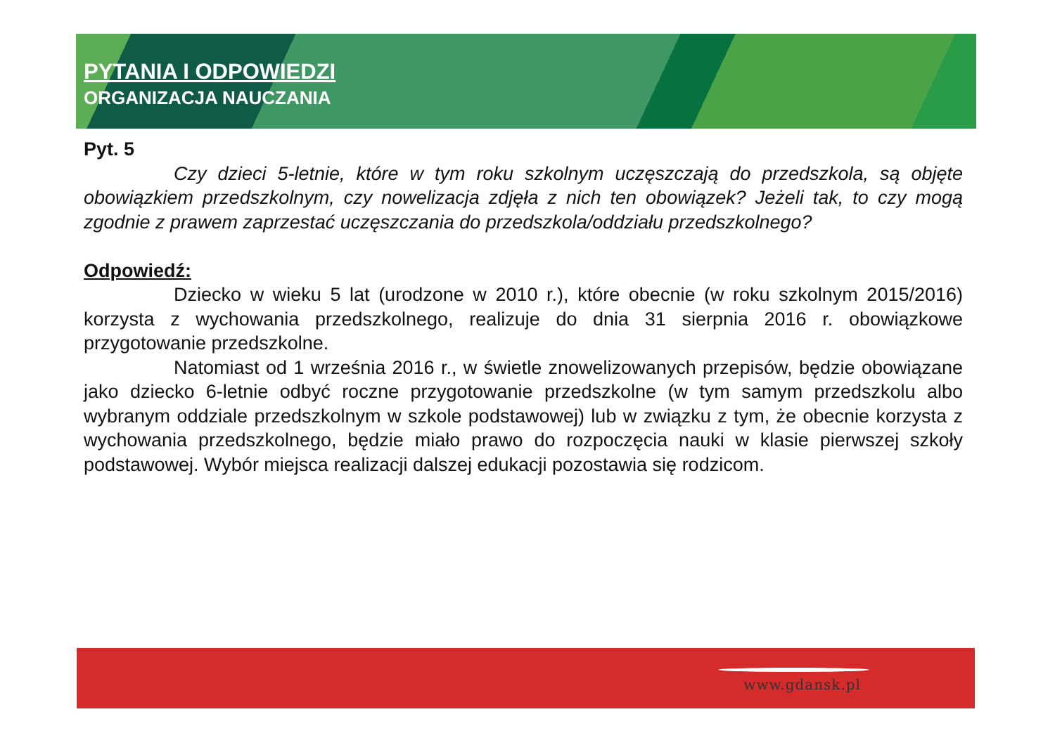PYTANIA I ODPOWIEDZI
ORGANIZACJA NAUCZANIA
Pyt. 5
Czy dzieci 5-letnie, które w tym roku szkolnym uczęszczają do przedszkola, są objęte obowiązkiem przedszkolnym, czy nowelizacja zdjęła z nich ten obowiązek? Jeżeli tak, to czy mogą zgodnie z prawem zaprzestać uczęszczania do przedszkola/oddziału przedszkolnego?
Odpowiedź:
Dziecko w wieku 5 lat (urodzone w 2010 r.), które obecnie (w roku szkolnym 2015/2016) korzysta z wychowania przedszkolnego, realizuje do dnia 31 sierpnia 2016 r. obowiązkowe przygotowanie przedszkolne.
Natomiast od 1 września 2016 r., w świetle znowelizowanych przepisów, będzie obowiązane jako dziecko 6-letnie odbyć roczne przygotowanie przedszkolne (w tym samym przedszkolu albo wybranym oddziale przedszkolnym w szkole podstawowej) lub w związku z tym, że obecnie korzysta z wychowania przedszkolnego, będzie miało prawo do rozpoczęcia nauki w klasie pierwszej szkoły podstawowej. Wybór miejsca realizacji dalszej edukacji pozostawia się rodzicom.
www.gdansk.pl